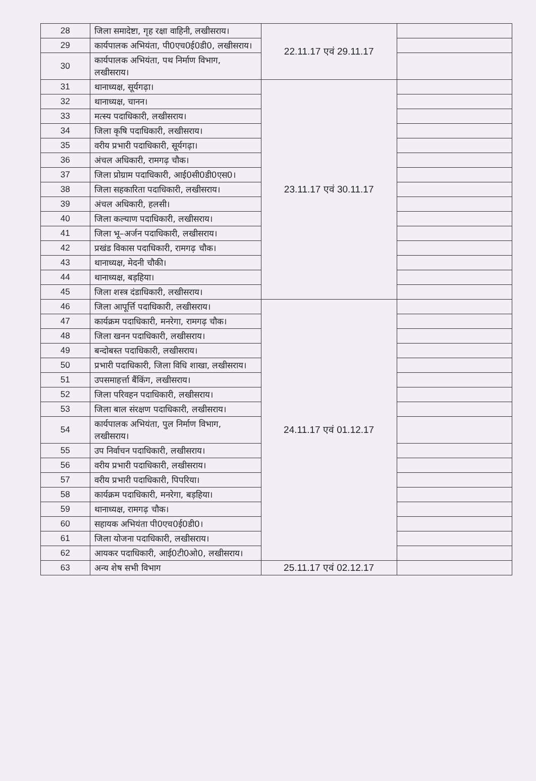| 28 | जिला समादेष्टा, गृह रक्षा वाहिनी, लखीसराय। | 22.11.17 एवं 29.11.17 | |
| 29 | कार्यपालक अभियंता, पी0एच0ई0डी0, लखीसराय। | | |
| 30 | कार्यपालक अभियंता, पथ निर्माण विभाग, लखीसराय। | | |
| 31 | थानाध्यक्ष, सूर्यगढ़ा। | 23.11.17 एवं 30.11.17 | |
| 32 | थानाध्यक्ष, चानन। | | |
| 33 | मत्स्य पदाधिकारी, लखीसराय। | | |
| 34 | जिला कृषि पदाधिकारी, लखीसराय। | | |
| 35 | वरीय प्रभारी पदाधिकारी, सूर्यगढ़ा। | | |
| 36 | अंचल अधिकारी, रामगढ़ चौक। | | |
| 37 | जिला प्रोग्राम पदाधिकारी, आई0सी0डी0एस0। | | |
| 38 | जिला सहकारिता पदाधिकारी, लखीसराय। | | |
| 39 | अंचल अधिकारी, हलसी। | | |
| 40 | जिला कल्याण पदाधिकारी, लखीसराय। | | |
| 41 | जिला भू–अर्जन पदाधिकारी, लखीसराय। | | |
| 42 | प्रखंड विकास पदाधिकारी, रामगढ़ चौक। | | |
| 43 | थानाध्यक्ष, मेदनी चौकी। | | |
| 44 | थानाध्यक्ष, बड़हिया। | | |
| 45 | जिला शस्त्र दंडाधिकारी, लखीसराय। | | |
| 46 | जिला आपूर्त्ति पदाधिकारी, लखीसराय। | 24.11.17 एवं 01.12.17 | |
| 47 | कार्यक्रम पदाधिकारी, मनरेगा, रामगढ़ चौक। | | |
| 48 | जिला खनन पदाधिकारी, लखीसराय। | | |
| 49 | बन्दोबस्त पदाधिकारी, लखीसराय। | | |
| 50 | प्रभारी पदाधिकारी, जिला विधि शाखा, लखीसराय। | | |
| 51 | उपसमाहर्त्ता बैंकिंग, लखीसराय। | | |
| 52 | जिला परिवहन पदाधिकारी, लखीसराय। | | |
| 53 | जिला बाल संरक्षण पदाधिकारी, लखीसराय। | | |
| 54 | कार्यपालक अभियंता, पुल निर्माण विभाग, लखीसराय। | | |
| 55 | उप निर्वाचन पदाधिकारी, लखीसराय। | | |
| 56 | वरीय प्रभारी पदाधिकारी, लखीसराय। | | |
| 57 | वरीय प्रभारी पदाधिकारी, पिपरिया। | | |
| 58 | कार्यक्रम पदाधिकारी, मनरेगा, बड़हिया। | | |
| 59 | थानाध्यक्ष, रामगढ़ चौक। | | |
| 60 | सहायक अभियंता पी0एच0ई0डी0। | | |
| 61 | जिला योजना पदाधिकारी, लखीसराय। | | |
| 62 | आयकर पदाधिकारी, आई0टी0ओ0, लखीसराय। | | |
| 63 | अन्य शेष सभी विभाग | 25.11.17 एवं 02.12.17 | |